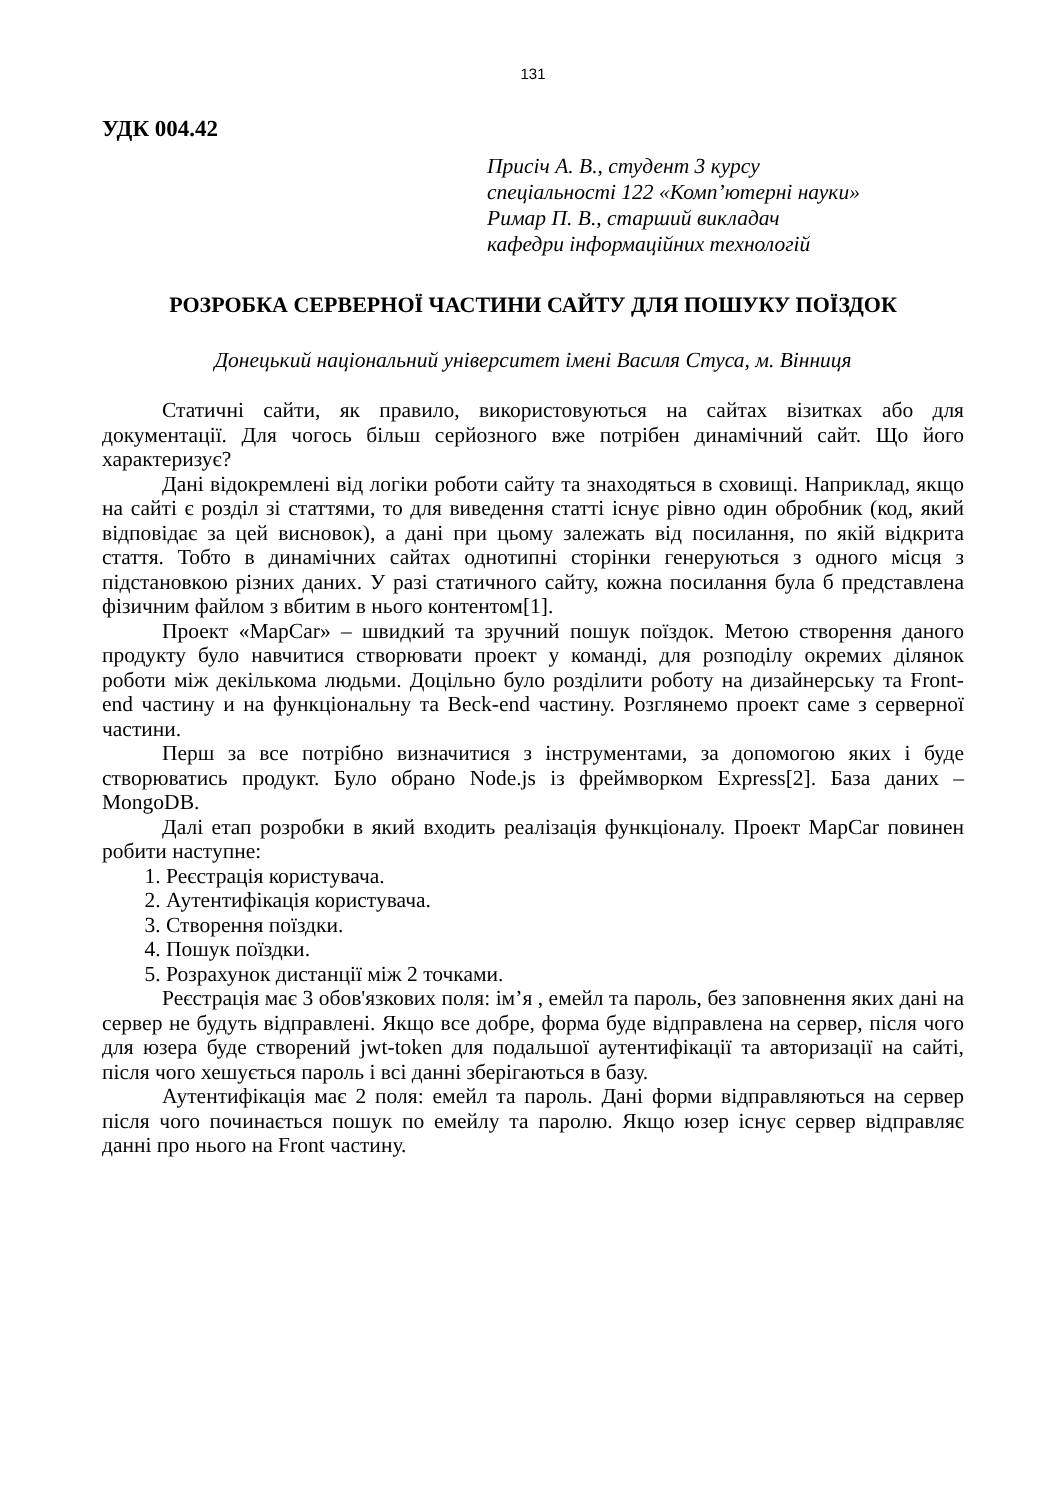131
УДК 004.42
Присіч А. В., студент 3 курсу
спеціальності 122 «Комп’ютерні науки»
Римар П. В., старший викладач
кафедри інформаційних технологій
РОЗРОБКА СЕРВЕРНОЇ ЧАСТИНИ САЙТУ ДЛЯ ПОШУКУ ПОЇЗДОК
Донецький національний університет імені Василя Стуса, м. Вінниця
Статичні сайти, як правило, використовуються на сайтах візитках або для документації. Для чогось більш серйозного вже потрібен динамічний сайт. Що його характеризує?
Дані відокремлені від логіки роботи сайту та знаходяться в сховищі. Наприклад, якщо на сайті є розділ зі статтями, то для виведення статті існує рівно один обробник (код, який відповідає за цей висновок), а дані при цьому залежать від посилання, по якій відкрита стаття. Тобто в динамічних сайтах однотипні сторінки генеруються з одного місця з підстановкою різних даних. У разі статичного сайту, кожна посилання була б представлена фізичним файлом з вбитим в нього контентом[1].
Проект «MapCar» – швидкий та зручний пошук поїздок. Метою створення даного продукту було навчитися створювати проект у команді, для розподілу окремих ділянок роботи між декількома людьми. Доцільно було розділити роботу на дизайнерську та Front-end частину и на функціональну та Beck-end частину. Розглянемо проект саме з серверної частини.
Перш за все потрібно визначитися з інструментами, за допомогою яких і буде створюватись продукт. Було обрано Node.js із фреймворком Express[2]. База даних – MongoDB.
Далі етап розробки в який входить реалізація функціоналу. Проект MapCar повинен робити наступне:
1. Реєстрація користувача.
2. Аутентифікація користувача.
3. Створення поїздки.
4. Пошук поїздки.
5. Розрахунок дистанції між 2 точками.
Реєстрація має 3 обов'язкових поля: ім’я , емейл та пароль, без заповнення яких дані на сервер не будуть відправлені. Якщо все добре, форма буде відправлена на сервер, після чого для юзера буде створений jwt-token для подальшої аутентифікації та авторизації на сайті, після чого хешується пароль і всі данні зберігаються в базу.
Аутентифікація має 2 поля: емейл та пароль. Дані форми відправляються на сервер після чого починається пошук по емейлу та паролю. Якщо юзер існує сервер відправляє данні про нього на Front частину.